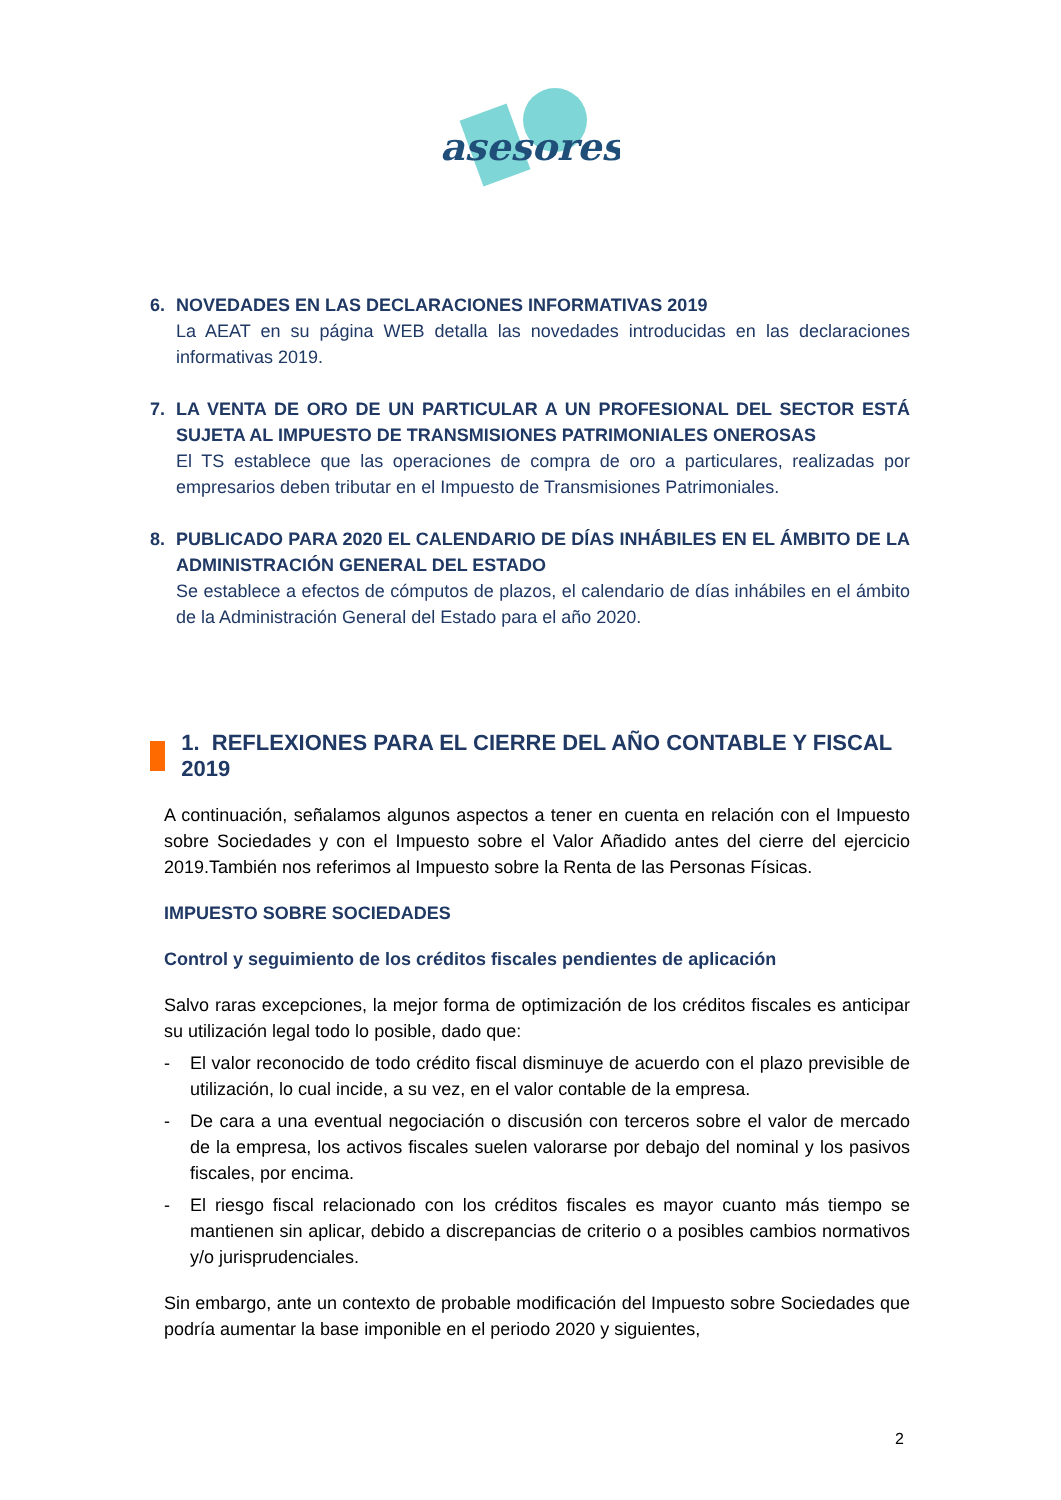asesores
6. NOVEDADES EN LAS DECLARACIONES INFORMATIVAS 2019
La AEAT en su página WEB detalla las novedades introducidas en las declaraciones informativas 2019.
7. LA VENTA DE ORO DE UN PARTICULAR A UN PROFESIONAL DEL SECTOR ESTÁ SUJETA AL IMPUESTO DE TRANSMISIONES PATRIMONIALES ONEROSAS
El TS establece que las operaciones de compra de oro a particulares, realizadas por empresarios deben tributar en el Impuesto de Transmisiones Patrimoniales.
8. PUBLICADO PARA 2020 EL CALENDARIO DE DÍAS INHÁBILES EN EL ÁMBITO DE LA ADMINISTRACIÓN GENERAL DEL ESTADO
Se establece a efectos de cómputos de plazos, el calendario de días inhábiles en el ámbito de la Administración General del Estado para el año 2020.
1. REFLEXIONES PARA EL CIERRE DEL AÑO CONTABLE Y FISCAL 2019
A continuación, señalamos algunos aspectos a tener en cuenta en relación con el Impuesto sobre Sociedades y con el Impuesto sobre el Valor Añadido antes del cierre del ejercicio 2019.También nos referimos al Impuesto sobre la Renta de las Personas Físicas.
IMPUESTO SOBRE SOCIEDADES
Control y seguimiento de los créditos fiscales pendientes de aplicación
Salvo raras excepciones, la mejor forma de optimización de los créditos fiscales es anticipar su utilización legal todo lo posible, dado que:
- El valor reconocido de todo crédito fiscal disminuye de acuerdo con el plazo previsible de utilización, lo cual incide, a su vez, en el valor contable de la empresa.
- De cara a una eventual negociación o discusión con terceros sobre el valor de mercado de la empresa, los activos fiscales suelen valorarse por debajo del nominal y los pasivos fiscales, por encima.
- El riesgo fiscal relacionado con los créditos fiscales es mayor cuanto más tiempo se mantienen sin aplicar, debido a discrepancias de criterio o a posibles cambios normativos y/o jurisprudenciales.
Sin embargo, ante un contexto de probable modificación del Impuesto sobre Sociedades que podría aumentar la base imponible en el periodo 2020 y siguientes,
2